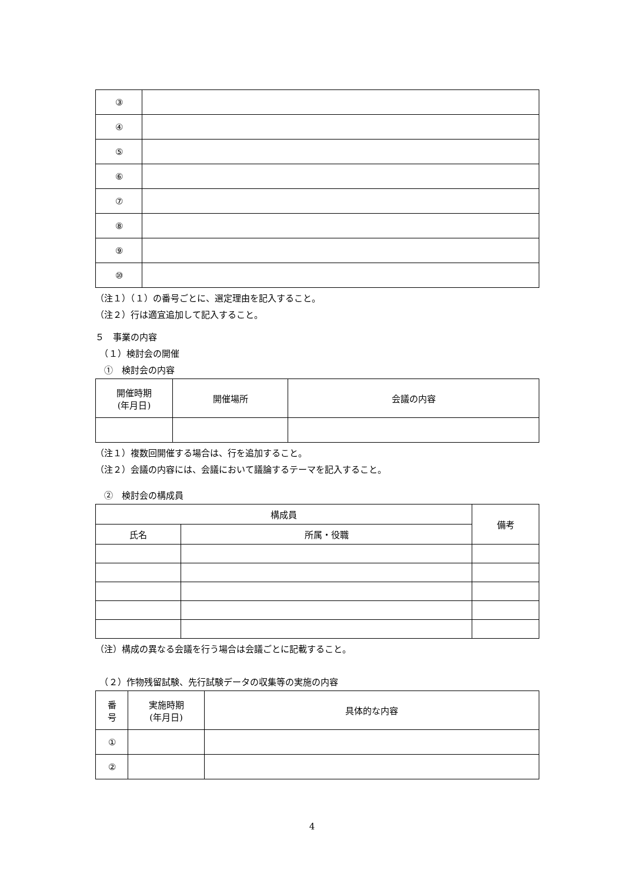| ③ | |
| ④ | |
| ⑤ | |
| ⑥ | |
| ⑦ | |
| ⑧ | |
| ⑨ | |
| ⑩ | |
（注１）（１）の番号ごとに、選定理由を記入すること。
（注２）行は適宜追加して記入すること。
５　事業の内容
　（１）検討会の開催
　①　検討会の内容
| 開催時期 (年月日) | 開催場所 | 会議の内容 |
| --- | --- | --- |
（注１）複数回開催する場合は、行を追加すること。
（注２）会議の内容には、会議において議論するテーマを記入すること。
　②　検討会の構成員
| 構成員 | | 備考 |
| --- | --- | --- |
| 氏名 | 所属・役職 | |
（注）構成の異なる会議を行う場合は会議ごとに記載すること。
　（２）作物残留試験、先行試験データの収集等の実施の内容
| 番 号 | 実施時期 (年月日) | 具体的な内容 |
| --- | --- | --- |
| ① | | |
| ② | | |
4